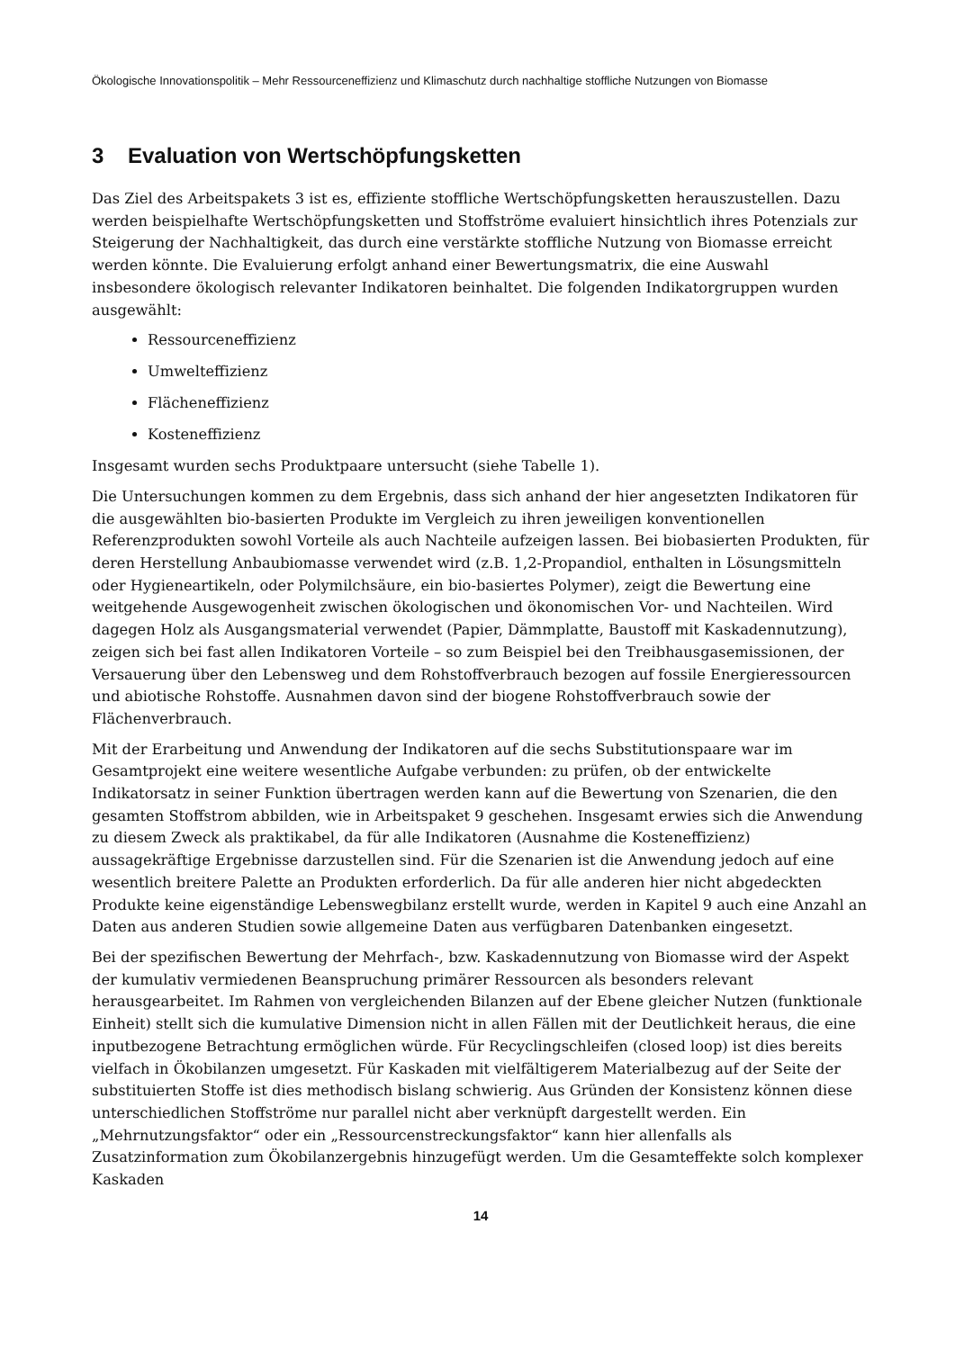Ökologische Innovationspolitik – Mehr Ressourceneffizienz und Klimaschutz durch nachhaltige stoffliche Nutzungen von Biomasse
3 Evaluation von Wertschöpfungsketten
Das Ziel des Arbeitspakets 3 ist es, effiziente stoffliche Wertschöpfungsketten herauszustellen. Dazu werden beispielhafte Wertschöpfungsketten und Stoffströme evaluiert hinsichtlich ihres Potenzials zur Steigerung der Nachhaltigkeit, das durch eine verstärkte stoffliche Nutzung von Biomasse erreicht werden könnte. Die Evaluierung erfolgt anhand einer Bewertungsmatrix, die eine Auswahl insbesondere ökologisch relevanter Indikatoren beinhaltet. Die folgenden Indikatorgruppen wurden ausgewählt:
Ressourceneffizienz
Umwelteffizienz
Flächeneffizienz
Kosteneffizienz
Insgesamt wurden sechs Produktpaare untersucht (siehe Tabelle 1).
Die Untersuchungen kommen zu dem Ergebnis, dass sich anhand der hier angesetzten Indikatoren für die ausgewählten bio-basierten Produkte im Vergleich zu ihren jeweiligen konventionellen Referenzprodukten sowohl Vorteile als auch Nachteile aufzeigen lassen. Bei biobasierten Produkten, für deren Herstellung Anbaubiomasse verwendet wird (z.B. 1,2-Propandiol, enthalten in Lösungsmitteln oder Hygieneartikeln, oder Polymilchsäure, ein bio-basiertes Polymer), zeigt die Bewertung eine weitgehende Ausgewogenheit zwischen ökologischen und ökonomischen Vor- und Nachteilen. Wird dagegen Holz als Ausgangsmaterial verwendet (Papier, Dämmplatte, Baustoff mit Kaskadennutzung), zeigen sich bei fast allen Indikatoren Vorteile – so zum Beispiel bei den Treibhausgasemissionen, der Versauerung über den Lebensweg und dem Rohstoffverbrauch bezogen auf fossile Energieressourcen und abiotische Rohstoffe. Ausnahmen davon sind der biogene Rohstoffverbrauch sowie der Flächenverbrauch.
Mit der Erarbeitung und Anwendung der Indikatoren auf die sechs Substitutionspaare war im Gesamtprojekt eine weitere wesentliche Aufgabe verbunden: zu prüfen, ob der entwickelte Indikatorsatz in seiner Funktion übertragen werden kann auf die Bewertung von Szenarien, die den gesamten Stoffstrom abbilden, wie in Arbeitspaket 9 geschehen. Insgesamt erwies sich die Anwendung zu diesem Zweck als praktikabel, da für alle Indikatoren (Ausnahme die Kosteneffizienz) aussagekräftige Ergebnisse darzustellen sind. Für die Szenarien ist die Anwendung jedoch auf eine wesentlich breitere Palette an Produkten erforderlich. Da für alle anderen hier nicht abgedeckten Produkte keine eigenständige Lebenswegbilanz erstellt wurde, werden in Kapitel 9 auch eine Anzahl an Daten aus anderen Studien sowie allgemeine Daten aus verfügbaren Datenbanken eingesetzt.
Bei der spezifischen Bewertung der Mehrfach-, bzw. Kaskadennutzung von Biomasse wird der Aspekt der kumulativ vermiedenen Beanspruchung primärer Ressourcen als besonders relevant herausgearbeitet. Im Rahmen von vergleichenden Bilanzen auf der Ebene gleicher Nutzen (funktionale Einheit) stellt sich die kumulative Dimension nicht in allen Fällen mit der Deutlichkeit heraus, die eine inputbezogene Betrachtung ermöglichen würde. Für Recyclingschleifen (closed loop) ist dies bereits vielfach in Ökobilanzen umgesetzt. Für Kaskaden mit vielfältigerem Materialbezug auf der Seite der substituierten Stoffe ist dies methodisch bislang schwierig. Aus Gründen der Konsistenz können diese unterschiedlichen Stoffströme nur parallel nicht aber verknüpft dargestellt werden. Ein „Mehrnutzungsfaktor“ oder ein „Ressourcenstreckungsfaktor“ kann hier allenfalls als Zusatzinformation zum Ökobilanzergebnis hinzugefügt werden. Um die Gesamteffekte solch komplexer Kaskaden
14